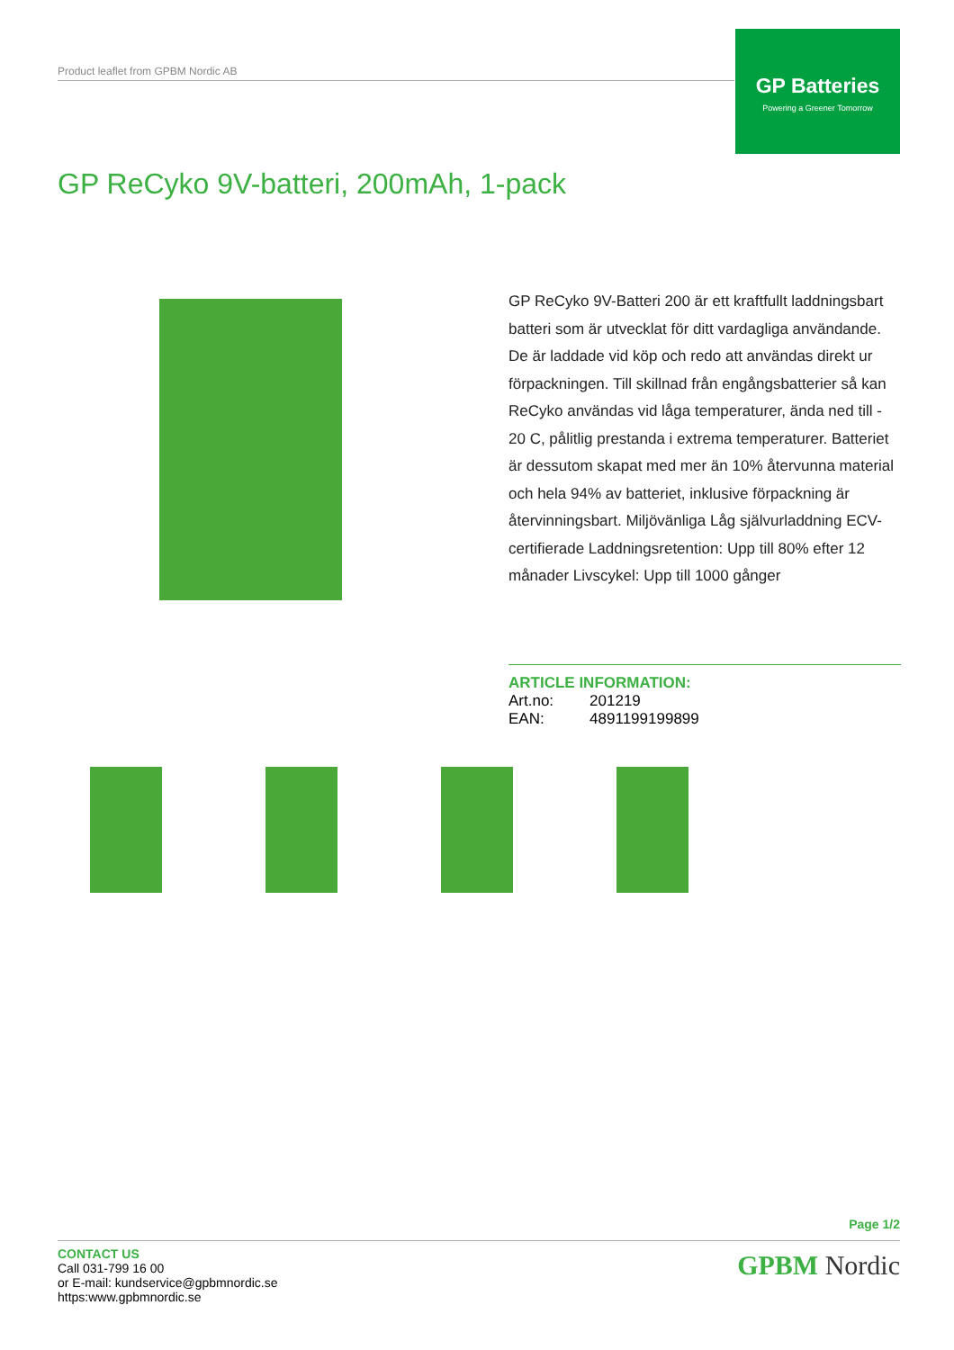Product leaflet from GPBM Nordic AB
GP Batteries
Powering a Greener Tomorrow
GP ReCyko 9V-batteri, 200mAh, 1-pack
GP ReCyko 9V-Batteri 200 är ett kraftfullt laddningsbart batteri som är utvecklat för ditt vardagliga användande. De är laddade vid köp och redo att användas direkt ur förpackningen. Till skillnad från engångsbatterier så kan ReCyko användas vid låga temperaturer, ända ned till - 20 C, pålitlig prestanda i extrema temperaturer. Batteriet är dessutom skapat med mer än 10% återvunna material och hela 94% av batteriet, inklusive förpackning är återvinningsbart. Miljövänliga Låg självurladdning ECV-certifierade Laddningsretention: Upp till 80% efter 12 månader Livscykel: Upp till 1000 gånger
ARTICLE INFORMATION:
| Art.no: | 201219 |
| EAN: | 4891199199899 |
Page 1/2
CONTACT US
Call 031-799 16 00
or E-mail: kundservice@gpbmnordic.se
https:www.gpbmnordic.se
GPBM Nordic